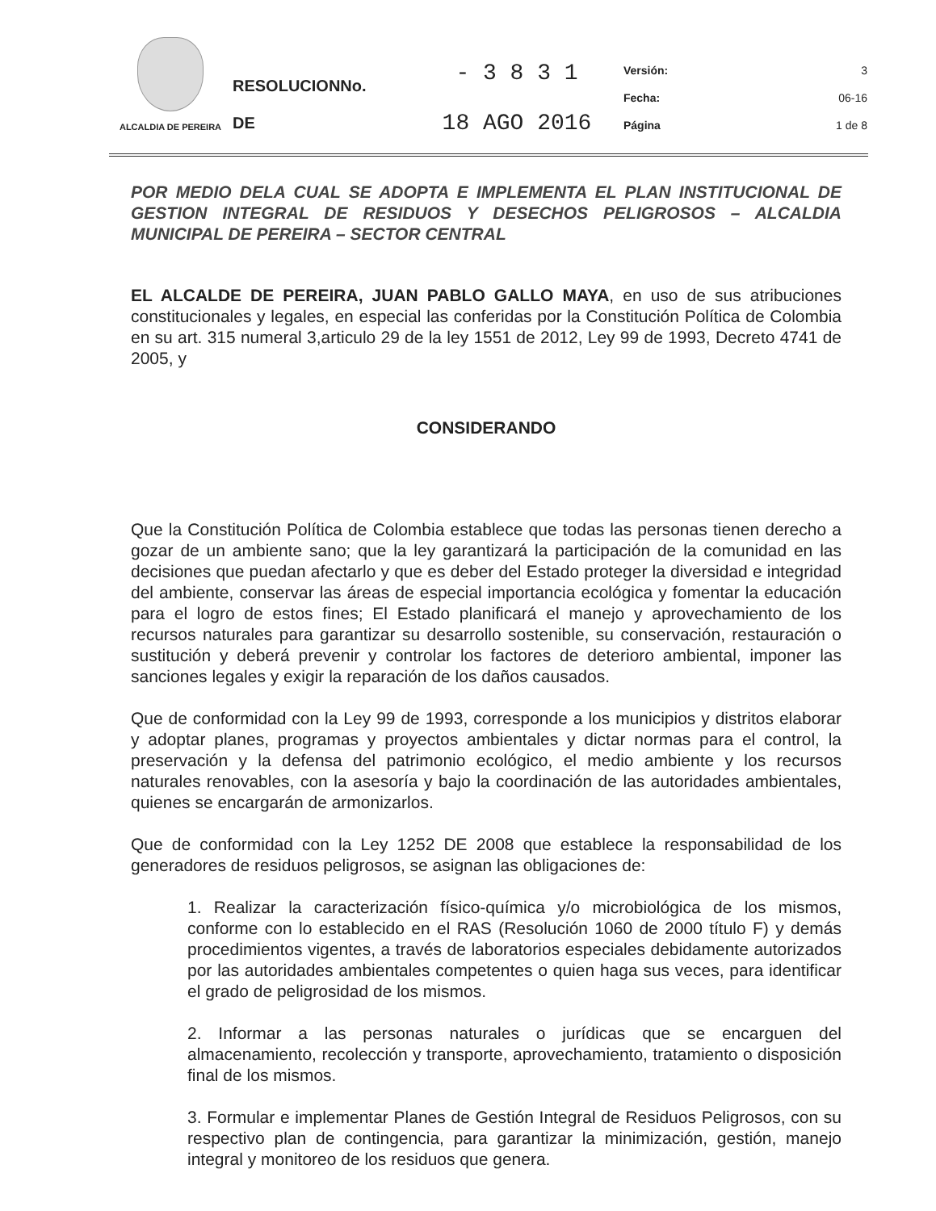| ALCALDIA DE PEREIRA | RESOLUCIONNo. DE | - 3 8 3 1 18 AGO 2016 | Versión: Fecha: Página | 3 06-16 1 de 8 |
POR MEDIO DELA CUAL SE ADOPTA E IMPLEMENTA EL PLAN INSTITUCIONAL DE GESTION INTEGRAL DE RESIDUOS Y DESECHOS PELIGROSOS – ALCALDIA MUNICIPAL DE PEREIRA – SECTOR CENTRAL
EL ALCALDE DE PEREIRA, JUAN PABLO GALLO MAYA, en uso de sus atribuciones constitucionales y legales, en especial las conferidas por la Constitución Política de Colombia en su art. 315 numeral 3,articulo 29 de la ley 1551 de 2012, Ley 99 de 1993, Decreto 4741 de 2005, y
CONSIDERANDO
Que la Constitución Política de Colombia establece que todas las personas tienen derecho a gozar de un ambiente sano; que la ley garantizará la participación de la comunidad en las decisiones que puedan afectarlo y que es deber del Estado proteger la diversidad e integridad del ambiente, conservar las áreas de especial importancia ecológica y fomentar la educación para el logro de estos fines; El Estado planificará el manejo y aprovechamiento de los recursos naturales para garantizar su desarrollo sostenible, su conservación, restauración o sustitución y deberá prevenir y controlar los factores de deterioro ambiental, imponer las sanciones legales y exigir la reparación de los daños causados.
Que de conformidad con la Ley 99 de 1993, corresponde a los municipios y distritos elaborar y adoptar planes, programas y proyectos ambientales y dictar normas para el control, la preservación y la defensa del patrimonio ecológico, el medio ambiente y los recursos naturales renovables, con la asesoría y bajo la coordinación de las autoridades ambientales, quienes se encargarán de armonizarlos.
Que de conformidad con la Ley 1252 DE 2008 que establece la responsabilidad de los generadores de residuos peligrosos, se asignan las obligaciones de:
1. Realizar la caracterización físico-química y/o microbiológica de los mismos, conforme con lo establecido en el RAS (Resolución 1060 de 2000 título F) y demás procedimientos vigentes, a través de laboratorios especiales debidamente autorizados por las autoridades ambientales competentes o quien haga sus veces, para identificar el grado de peligrosidad de los mismos.
2. Informar a las personas naturales o jurídicas que se encarguen del almacenamiento, recolección y transporte, aprovechamiento, tratamiento o disposición final de los mismos.
3. Formular e implementar Planes de Gestión Integral de Residuos Peligrosos, con su respectivo plan de contingencia, para garantizar la minimización, gestión, manejo integral y monitoreo de los residuos que genera.